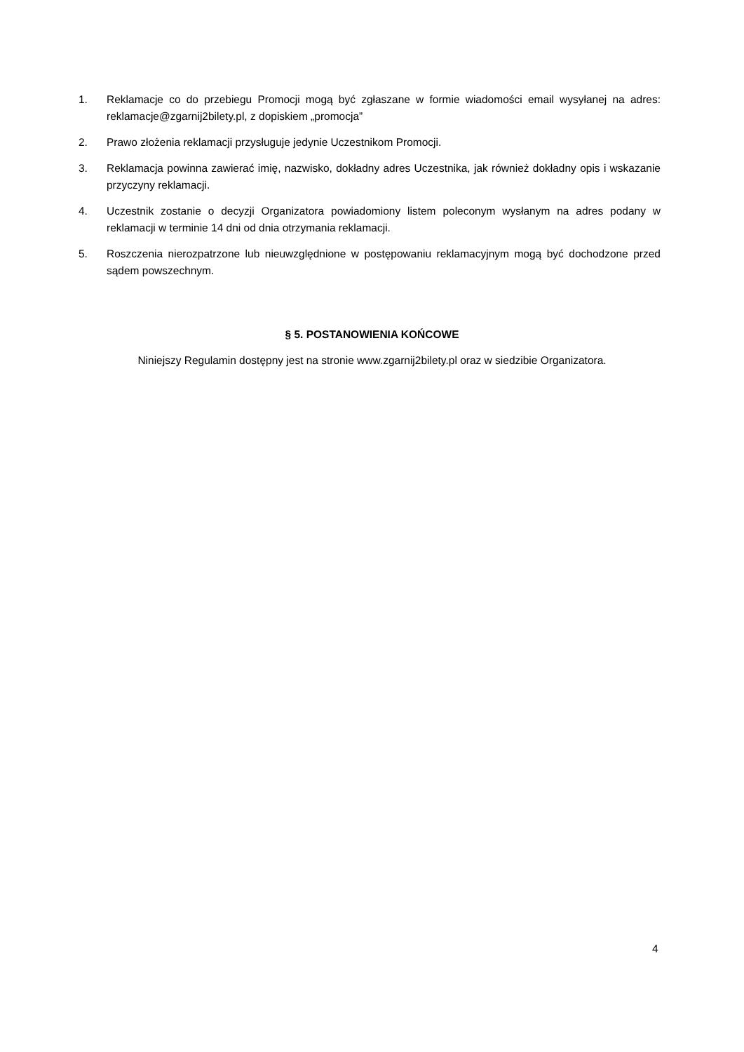1. Reklamacje co do przebiegu Promocji mogą być zgłaszane w formie wiadomości email wysyłanej na adres: reklamacje@zgarnij2bilety.pl, z dopiskiem „promocja”
2. Prawo złożenia reklamacji przysługuje jedynie Uczestnikom Promocji.
3. Reklamacja powinna zawierać imię, nazwisko, dokładny adres Uczestnika, jak również dokładny opis i wskazanie przyczyny reklamacji.
4. Uczestnik zostanie o decyzji Organizatora powiadomiony listem poleconym wysłanym na adres podany w reklamacji w terminie 14 dni od dnia otrzymania reklamacji.
5. Roszczenia nierozpatrzone lub nieuwzględnione w postępowaniu reklamacyjnym mogą być dochodzone przed sądem powszechnym.
§ 5. POSTANOWIENIA KOŃCOWE
Niniejszy Regulamin dostępny jest na stronie www.zgarnij2bilety.pl oraz w siedzibie Organizatora.
4